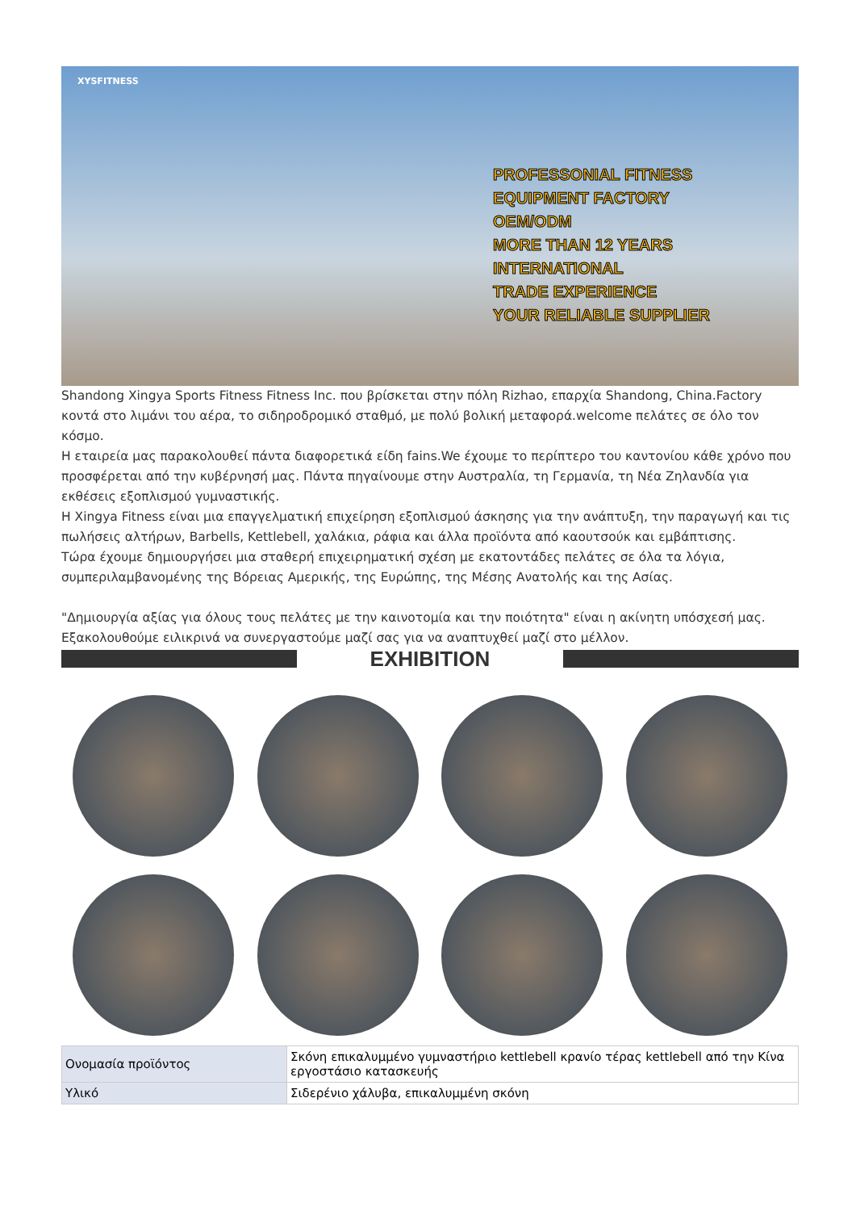XYSFITNESS
PROFESSONIAL FITNESS
EQUIPMENT FACTORY
OEM/ODM
MORE THAN 12 YEARS
INTERNATIONAL
TRADE EXPERIENCE
YOUR RELIABLE SUPPLIER
Shandong Xingya Sports Fitness Fitness Inc. που βρίσκεται στην πόλη Rizhao, επαρχία Shandong, China.Factory κοντά στο λιμάνι του αέρα, το σιδηροδρομικό σταθμό, με πολύ βολική μεταφορά.welcome πελάτες σε όλο τον κόσμο.
Η εταιρεία μας παρακολουθεί πάντα διαφορετικά είδη fains.We έχουμε το περίπτερο του καντονίου κάθε χρόνο που προσφέρεται από την κυβέρνησή μας. Πάντα πηγαίνουμε στην Αυστραλία, τη Γερμανία, τη Νέα Ζηλανδία για εκθέσεις εξοπλισμού γυμναστικής.
Η Xingya Fitness είναι μια επαγγελματική επιχείρηση εξοπλισμού άσκησης για την ανάπτυξη, την παραγωγή και τις πωλήσεις αλτήρων, Barbells, Kettlebell, χαλάκια, ράφια και άλλα προϊόντα από καουτσούκ και εμβάπτισης.
Τώρα έχουμε δημιουργήσει μια σταθερή επιχειρηματική σχέση με εκατοντάδες πελάτες σε όλα τα λόγια, συμπεριλαμβανομένης της Βόρειας Αμερικής, της Ευρώπης, της Μέσης Ανατολής και της Ασίας.
"Δημιουργία αξίας για όλους τους πελάτες με την καινοτομία και την ποιότητα" είναι η ακίνητη υπόσχεσή μας. Εξακολουθούμε ειλικρινά να συνεργαστούμε μαζί σας για να αναπτυχθεί μαζί στο μέλλον.
EXHIBITION
| Ονομασία προϊόντος | Σκόνη επικαλυμμένο γυμναστήριο kettlebell κρανίο τέρας kettlebell από την Κίνα εργοστάσιο κατασκευής |
| Υλικό | Σιδερένιο χάλυβα, επικαλυμμένη σκόνη |